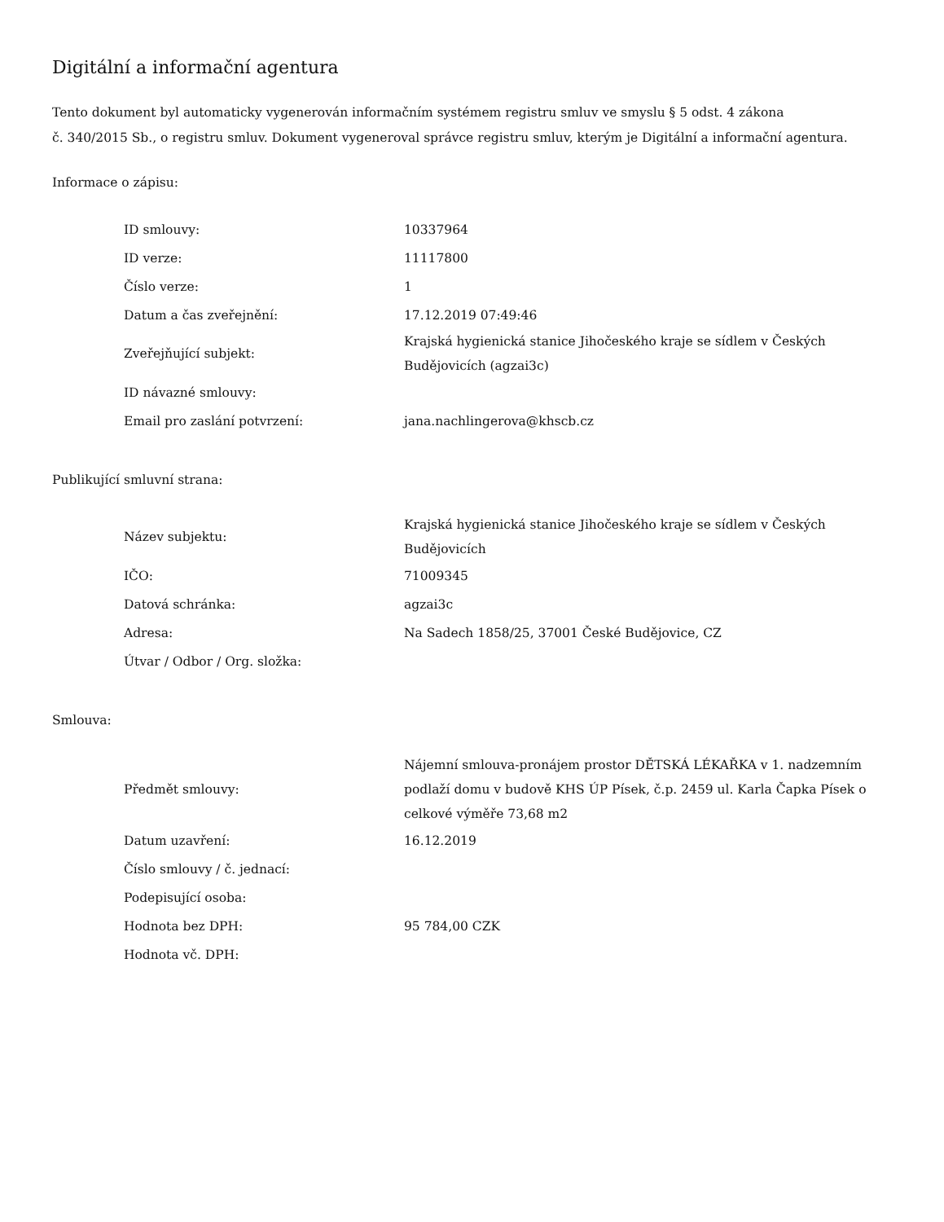Digitální a informační agentura
Tento dokument byl automaticky vygenerován informačním systémem registru smluv ve smyslu § 5 odst. 4 zákona
č. 340/2015 Sb., o registru smluv. Dokument vygeneroval správce registru smluv, kterým je Digitální a informační agentura.
Informace o zápisu:
| ID smlouvy: | 10337964 |
| ID verze: | 11117800 |
| Číslo verze: | 1 |
| Datum a čas zveřejnění: | 17.12.2019 07:49:46 |
| Zveřejňující subjekt: | Krajská hygienická stanice Jihočeského kraje se sídlem v Českých Budějovicích (agzai3c) |
| ID návazné smlouvy: | |
| Email pro zaslání potvrzení: | jana.nachlingerova@khscb.cz |
Publikující smluvní strana:
| Název subjektu: | Krajská hygienická stanice Jihočeského kraje se sídlem v Českých Budějovicích |
| IČO: | 71009345 |
| Datová schránka: | agzai3c |
| Adresa: | Na Sadech 1858/25, 37001 České Budějovice, CZ |
| Útvar / Odbor / Org. složka: | |
Smlouva:
| Předmět smlouvy: | Nájemní smlouva-pronájem prostor DĚTSKÁ LÉKAŘKA v 1. nadzemním podlaží domu v budově KHS ÚP Písek, č.p. 2459 ul. Karla Čapka Písek o celkové výměře 73,68 m2 |
| Datum uzavření: | 16.12.2019 |
| Číslo smlouvy / č. jednací: | |
| Podepisující osoba: | |
| Hodnota bez DPH: | 95 784,00 CZK |
| Hodnota vč. DPH: | |